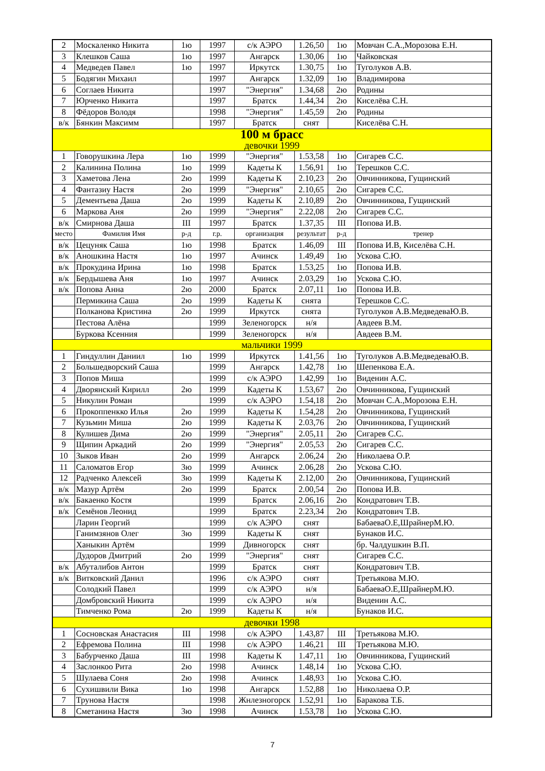| 2 | Москаленко Никита | 1ю | 1997 | с/к АЭРО | 1.26,50 | 1ю | Мовчан С.А.,Морозова Е.Н. |
| 3 | Клешков Саша | 1ю | 1997 | Ангарск | 1.30,06 | 1ю | Чайковская |
| 4 | Медведев Павел | 1ю | 1997 | Иркутск | 1.30,75 | 1ю | Туголуков А.В. |
| 5 | Бодягин Михаил | | 1997 | Ангарск | 1.32,09 | 1ю | Владимирова |
| 6 | Соглаев Никита | | 1997 | "Энергия" | 1.34,68 | 2ю | Родины |
| 7 | Юрченко Никита | | 1997 | Братск | 1.44,34 | 2ю | Киселёва С.Н. |
| 8 | Фёдоров Володя | | 1998 | "Энергия" | 1.45,59 | 2ю | Родины |
| в/к | Бянкин Максимм | | 1997 | Братск | снят | | Киселёва С.Н. |
| 100 м брасс девочки 1999 | | | | | | | |
| 1 | Говорушкина Лера | 1ю | 1999 | "Энергия" | 1.53,58 | 1ю | Сигарев С.С. |
| 2 | Калинина Полина | 1ю | 1999 | Кадеты К | 1.56,91 | 1ю | Терешков С.С. |
| 3 | Хаметова Лена | 2ю | 1999 | Кадеты К | 2.10,23 | 2ю | Овчинникова, Гущинский |
| 4 | Фантазиу Настя | 2ю | 1999 | "Энергия" | 2.10,65 | 2ю | Сигарев С.С. |
| 5 | Дементьева Даша | 2ю | 1999 | Кадеты К | 2.10,89 | 2ю | Овчинникова, Гущинский |
| 6 | Маркова Аня | 2ю | 1999 | "Энергия" | 2.22,08 | 2ю | Сигарев С.С. |
| в/к | Смирнова Даша | III | 1997 | Братск | 1.37,35 | III | Попова И.В. |
| место | Фамилия Имя | р-д | г.р. | организация | результат | р-д | тренер |
| в/к | Цецуняк Саша | 1ю | 1998 | Братск | 1.46,09 | III | Попова И.В, Киселёва С.Н. |
| в/к | Аношкина Настя | 1ю | 1997 | Ачинск | 1.49,49 | 1ю | Ускова С.Ю. |
| в/к | Прокудина Ирина | 1ю | 1998 | Братск | 1.53,25 | 1ю | Попова И.В. |
| в/к | Бердышева Аня | 1ю | 1997 | Ачинск | 2.03,29 | 1ю | Ускова С.Ю. |
| в/к | Попова Анна | 2ю | 2000 | Братск | 2.07,11 | 1ю | Попова И.В. |
| | Пермикина Саша | 2ю | 1999 | Кадеты К | снята | | Терешков С.С. |
| | Полканова Кристина | 2ю | 1999 | Иркутск | снята | | Туголуков А.В.МедведеваЮ.В. |
| | Пестова Алёна | | 1999 | Зеленогорск | н/я | | Авдеев В.М. |
| | Буркова Ксенния | | 1999 | Зеленогорск | н/я | | Авдеев В.М. |
| мальчики 1999 | | | | | | | |
| 1 | Гиндуллин Даниил | 1ю | 1999 | Иркутск | 1.41,56 | 1ю | Туголуков А.В.МедведеваЮ.В. |
| 2 | Большедворский Саша | | 1999 | Ангарск | 1.42,78 | 1ю | Шепенкова Е.А. |
| 3 | Попов Миша | | 1999 | с/к АЭРО | 1.42,99 | 1ю | Виденин А.С. |
| 4 | Дворянский Кирилл | 2ю | 1999 | Кадеты К | 1.53,67 | 2ю | Овчинникова, Гущинский |
| 5 | Никулин Роман | | 1999 | с/к АЭРО | 1.54,18 | 2ю | Мовчан С.А.,Морозова Е.Н. |
| 6 | Прокоппенкко Илья | 2ю | 1999 | Кадеты К | 1.54,28 | 2ю | Овчинникова, Гущинский |
| 7 | Кузьмин Миша | 2ю | 1999 | Кадеты К | 2.03,76 | 2ю | Овчинникова, Гущинский |
| 8 | Кулишев Дима | 2ю | 1999 | "Энергия" | 2.05,11 | 2ю | Сигарев С.С. |
| 9 | Щипин Аркадий | 2ю | 1999 | "Энергия" | 2.05,53 | 2ю | Сигарев С.С. |
| 10 | Зыков Иван | 2ю | 1999 | Ангарск | 2.06,24 | 2ю | Николаева О.Р. |
| 11 | Саломатов Егор | 3ю | 1999 | Ачинск | 2.06,28 | 2ю | Ускова С.Ю. |
| 12 | Радченко Алексей | 3ю | 1999 | Кадеты К | 2.12,00 | 2ю | Овчинникова, Гущинский |
| в/к | Мазур Артём | 2ю | 1999 | Братск | 2.00,54 | 2ю | Попова И.В. |
| в/к | Бакаенко Костя | | 1999 | Братск | 2.06,16 | 2ю | Кондратович Т.В. |
| в/к | Семёнов Леонид | | 1999 | Братск | 2.23,34 | 2ю | Кондратович Т.В. |
| | Ларин Георгий | | 1999 | с/к АЭРО | снят | | БабаеваО.Е,ШрайнерМ.Ю. |
| | Ганимзянов Олег | 3ю | 1999 | Кадеты К | снят | | Бунаков И.С. |
| | Ханыкин Артём | | 1999 | Дивногорск | снят | | бр. Чалдушкин В.П. |
| | Дудоров Дмитрий | 2ю | 1999 | "Энергия" | снят | | Сигарев С.С. |
| в/к | Абуталибов Антон | | 1999 | Братск | снят | | Кондратович Т.В. |
| в/к | Витковский Данил | | 1996 | с/к АЭРО | снят | | Третьякова М.Ю. |
| | Солодкий Павел | | 1999 | с/к АЭРО | н/я | | БабаеваО.Е,ШрайнерМ.Ю. |
| | Домбровский Никита | | 1999 | с/к АЭРО | н/я | | Виденин А.С. |
| | Тимченко Рома | 2ю | 1999 | Кадеты К | н/я | | Бунаков И.С. |
| девочки 1998 | | | | | | | |
| 1 | Сосновская Анастасия | III | 1998 | с/к АЭРО | 1.43,87 | III | Третьякова М.Ю. |
| 2 | Ефремова Полина | III | 1998 | с/к АЭРО | 1.46,21 | III | Третьякова М.Ю. |
| 3 | Бабурченко Даша | III | 1998 | Кадеты К | 1.47,11 | 1ю | Овчинникова, Гущинский |
| 4 | Заслонкоо Рита | 2ю | 1998 | Ачинск | 1.48,14 | 1ю | Ускова С.Ю. |
| 5 | Шулаева Соня | 2ю | 1998 | Ачинск | 1.48,93 | 1ю | Ускова С.Ю. |
| 6 | Сухишвили Вика | 1ю | 1998 | Ангарск | 1.52,88 | 1ю | Николаева О.Р. |
| 7 | Трунова Настя | | 1998 | Жнлезногорск | 1.52,91 | 1ю | Баракова Т.Б. |
| 8 | Сметанина Настя | 3ю | 1998 | Ачинск | 1.53,78 | 1ю | Ускова С.Ю. |
7